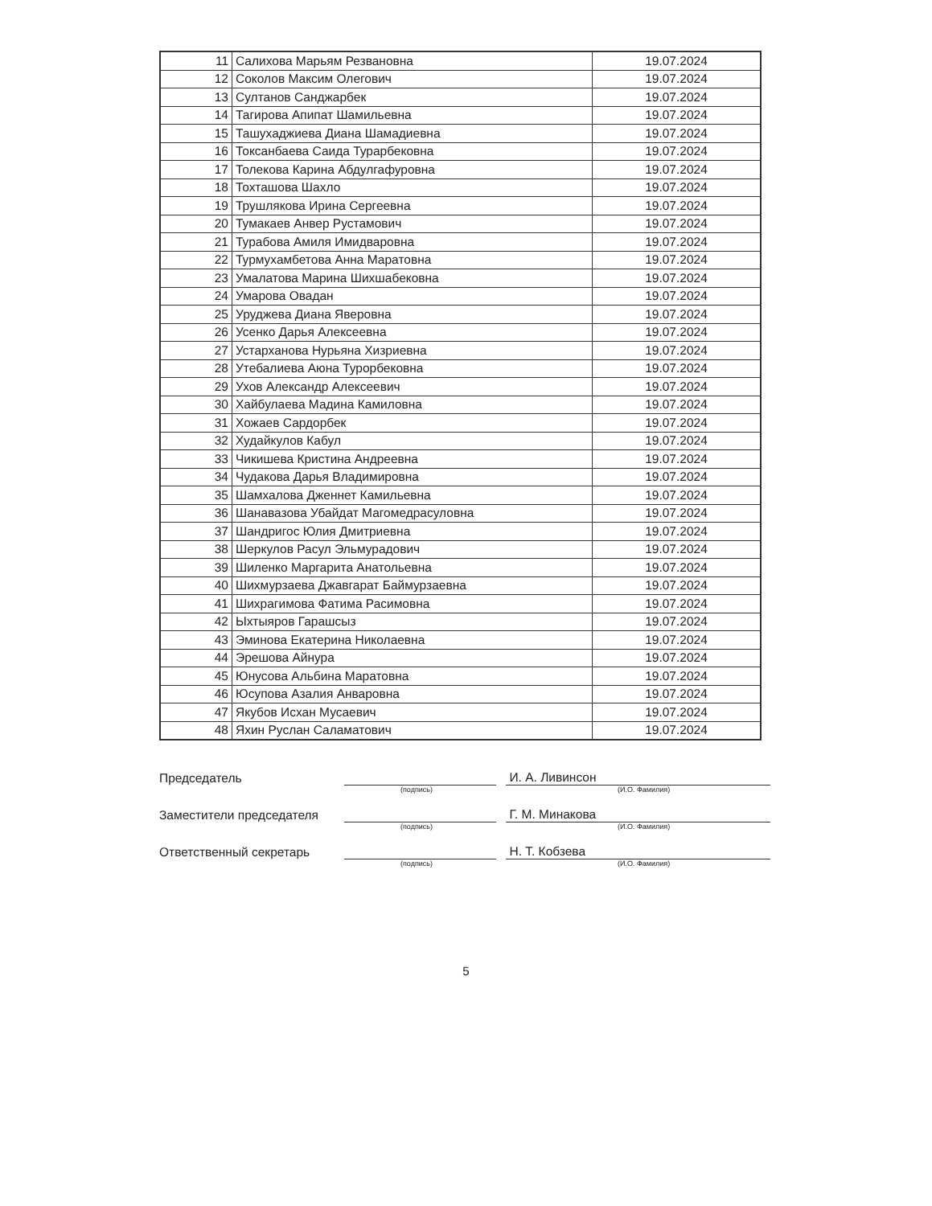| 11 | Салихова Марьям Резвановна | 19.07.2024 |
| 12 | Соколов Максим Олегович | 19.07.2024 |
| 13 | Султанов Санджарбек | 19.07.2024 |
| 14 | Тагирова Апипат Шамильевна | 19.07.2024 |
| 15 | Ташухаджиева Диана Шамадиевна | 19.07.2024 |
| 16 | Токсанбаева Саида Турарбековна | 19.07.2024 |
| 17 | Толекова Карина Абдулгафуровна | 19.07.2024 |
| 18 | Тохташова Шахло | 19.07.2024 |
| 19 | Трушлякова Ирина Сергеевна | 19.07.2024 |
| 20 | Тумакаев Анвер Рустамович | 19.07.2024 |
| 21 | Турабова Амиля Имидваровна | 19.07.2024 |
| 22 | Турмухамбетова Анна Маратовна | 19.07.2024 |
| 23 | Умалатова Марина Шихшабековна | 19.07.2024 |
| 24 | Умарова Овадан | 19.07.2024 |
| 25 | Уруджева Диана Яверовна | 19.07.2024 |
| 26 | Усенко Дарья Алексеевна | 19.07.2024 |
| 27 | Устарханова Нурьяна Хизриевна | 19.07.2024 |
| 28 | Утебалиева Аюна Турорбековна | 19.07.2024 |
| 29 | Ухов Александр Алексеевич | 19.07.2024 |
| 30 | Хайбулаева Мадина Камиловна | 19.07.2024 |
| 31 | Хожаев Сардорбек | 19.07.2024 |
| 32 | Худайкулов Кабул | 19.07.2024 |
| 33 | Чикишева Кристина Андреевна | 19.07.2024 |
| 34 | Чудакова Дарья Владимировна | 19.07.2024 |
| 35 | Шамхалова Дженнет Камильевна | 19.07.2024 |
| 36 | Шанавазова Убайдат Магомедрасуловна | 19.07.2024 |
| 37 | Шандригос Юлия Дмитриевна | 19.07.2024 |
| 38 | Шеркулов Расул Эльмурадович | 19.07.2024 |
| 39 | Шиленко Маргарита Анатольевна | 19.07.2024 |
| 40 | Шихмурзаева Джавгарат Баймурзаевна | 19.07.2024 |
| 41 | Шихрагимова Фатима Расимовна | 19.07.2024 |
| 42 | Ыхтыяров Гарашсыз | 19.07.2024 |
| 43 | Эминова Екатерина Николаевна | 19.07.2024 |
| 44 | Эрешова Айнура | 19.07.2024 |
| 45 | Юнусова Альбина Маратовна | 19.07.2024 |
| 46 | Юсупова Азалия Анваровна | 19.07.2024 |
| 47 | Якубов Исхан Мусаевич | 19.07.2024 |
| 48 | Яхин Руслан Саламатович | 19.07.2024 |
Председатель
И. А. Ливинсон
(подпись) (И.О. Фамилия)
Заместители председателя
Г. М. Минакова
(подпись) (И.О. Фамилия)
Ответственный секретарь
Н. Т. Кобзева
(подпись) (И.О. Фамилия)
5